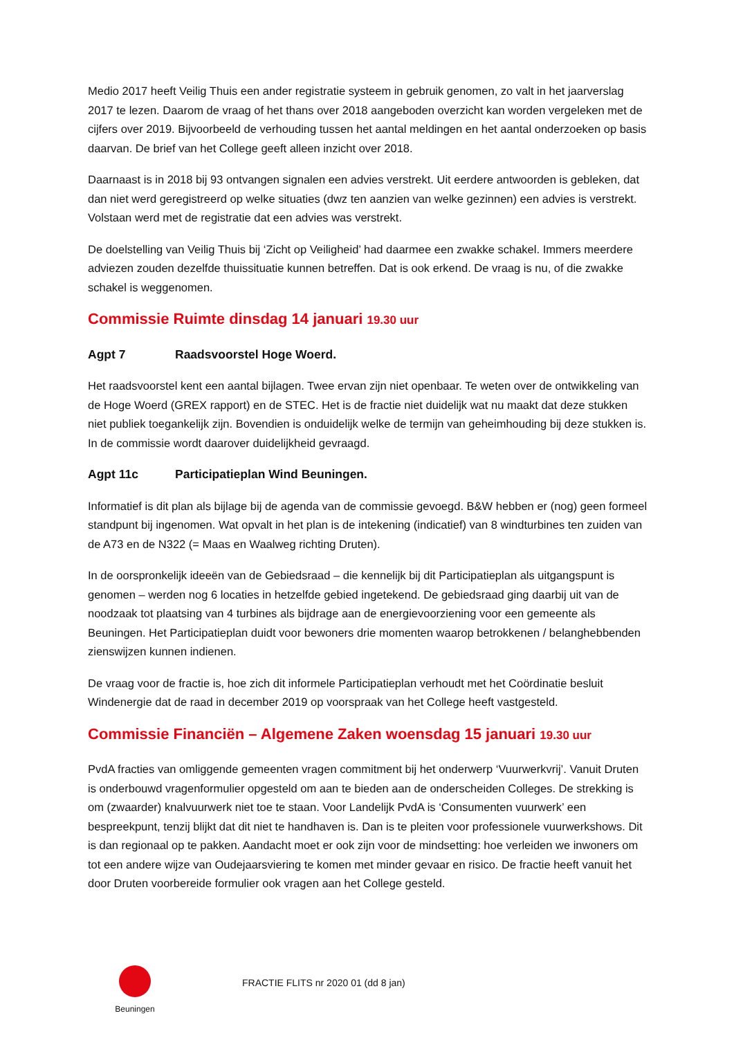Medio 2017 heeft Veilig Thuis een ander registratie systeem in gebruik genomen, zo valt in het jaarverslag 2017 te lezen. Daarom de vraag of het thans over 2018 aangeboden overzicht kan worden vergeleken met de cijfers over 2019. Bijvoorbeeld de verhouding tussen het aantal meldingen en het aantal onderzoeken op basis daarvan. De brief van het College geeft alleen inzicht over 2018.
Daarnaast is in 2018 bij 93 ontvangen signalen een advies verstrekt. Uit eerdere antwoorden is gebleken, dat dan niet werd geregistreerd op welke situaties (dwz ten aanzien van welke gezinnen) een advies is verstrekt. Volstaan werd met de registratie dat een advies was verstrekt.
De doelstelling van Veilig Thuis bij ‘Zicht op Veiligheid’ had daarmee een zwakke schakel. Immers meerdere adviezen zouden dezelfde thuissituatie kunnen betreffen. Dat is ook erkend. De vraag is nu, of die zwakke schakel is weggenomen.
Commissie Ruimte dinsdag 14 januari 19.30 uur
Agpt 7 Raadsvoorstel Hoge Woerd.
Het raadsvoorstel kent een aantal bijlagen. Twee ervan zijn niet openbaar. Te weten over de ontwikkeling van de Hoge Woerd (GREX rapport) en de STEC. Het is de fractie niet duidelijk wat nu maakt dat deze stukken niet publiek toegankelijk zijn. Bovendien is onduidelijk welke de termijn van geheimhouding bij deze stukken is. In de commissie wordt daarover duidelijkheid gevraagd.
Agpt 11c Participatieplan Wind Beuningen.
Informatief is dit plan als bijlage bij de agenda van de commissie gevoegd. B&W hebben er (nog) geen formeel standpunt bij ingenomen. Wat opvalt in het plan is de intekening (indicatief) van 8 windturbines ten zuiden van de A73 en de N322 (= Maas en Waalweg richting Druten).
In de oorspronkelijk ideeën van de Gebiedsraad – die kennelijk bij dit Participatieplan als uitgangspunt is genomen – werden nog 6 locaties in hetzelfde gebied ingetekend. De gebiedsraad ging daarbij uit van de noodzaak tot plaatsing van 4 turbines als bijdrage aan de energievoorziening voor een gemeente als Beuningen. Het Participatieplan duidt voor bewoners drie momenten waarop betrokkenen / belanghebbenden zienswijzen kunnen indienen.
De vraag voor de fractie is, hoe zich dit informele Participatieplan verhoudt met het Coördinatie besluit Windenergie dat de raad in december 2019 op voorspraak van het College heeft vastgesteld.
Commissie Financiën – Algemene Zaken woensdag 15 januari 19.30 uur
PvdA fracties van omliggende gemeenten vragen commitment bij het onderwerp ‘Vuurwerkvrij’. Vanuit Druten is onderbouwd vragenformulier opgesteld om aan te bieden aan de onderscheiden Colleges. De strekking is om (zwaarder) knalvuurwerk niet toe te staan. Voor Landelijk PvdA is ‘Consumenten vuurwerk’ een bespreekpunt, tenzij blijkt dat dit niet te handhaven is. Dan is te pleiten voor professionele vuurwerkshows. Dit is dan regionaal op te pakken. Aandacht moet er ook zijn voor de mindsetting: hoe verleiden we inwoners om tot een andere wijze van Oudejaarsviering te komen met minder gevaar en risico. De fractie heeft vanuit het door Druten voorbereide formulier ook vragen aan het College gesteld.
Beuningen
FRACTIE FLITS nr 2020 01 (dd 8 jan)